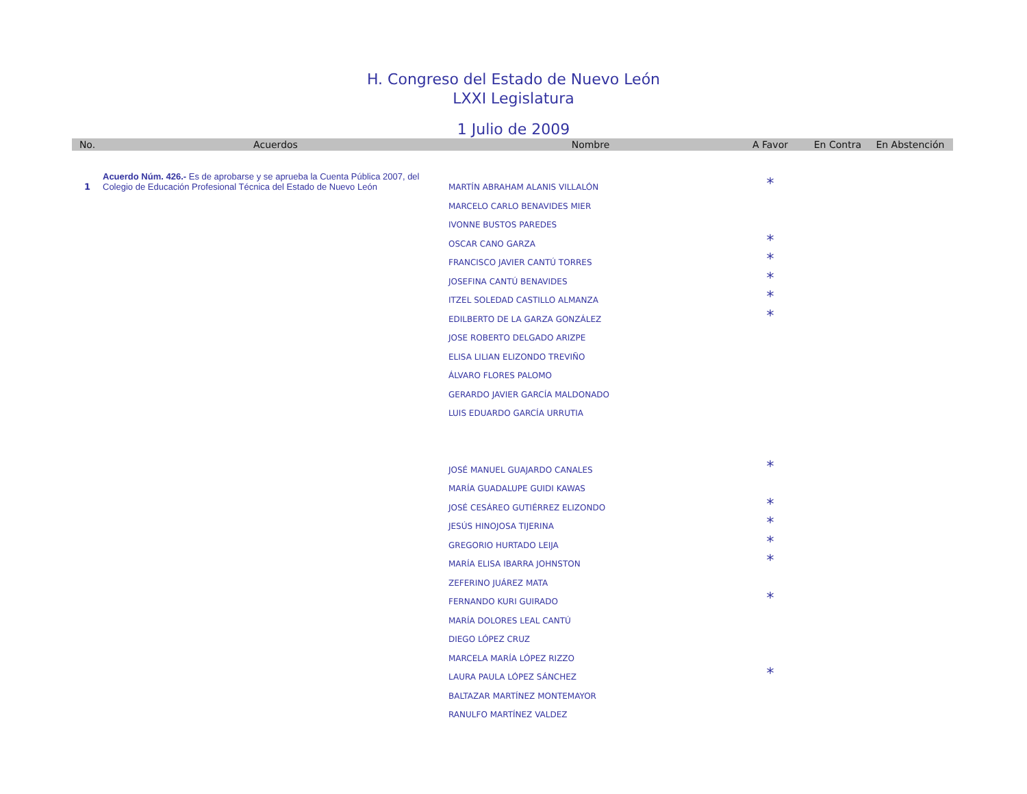H. Congreso del Estado de Nuevo León
LXXI Legislatura
1 Julio de 2009
| No. | Acuerdos | Nombre | A Favor | En Contra | En Abstención |
| --- | --- | --- | --- | --- | --- |
| 1 | Acuerdo Núm. 426.- Es de aprobarse y se aprueba la Cuenta Pública 2007, del Colegio de Educación Profesional Técnica del Estado de Nuevo León | MARTÍN ABRAHAM ALANIS VILLALÓN | * | | |
| | | MARCELO CARLO BENAVIDES MIER | | | |
| | | IVONNE BUSTOS PAREDES | | | |
| | | OSCAR CANO GARZA | * | | |
| | | FRANCISCO JAVIER CANTÚ TORRES | * | | |
| | | JOSEFINA CANTÚ BENAVIDES | * | | |
| | | ITZEL SOLEDAD CASTILLO ALMANZA | * | | |
| | | EDILBERTO DE LA GARZA GONZÁLEZ | * | | |
| | | JOSE ROBERTO DELGADO ARIZPE | | | |
| | | ELISA LILIAN ELIZONDO TREVIÑO | | | |
| | | ÁLVARO FLORES PALOMO | | | |
| | | GERARDO JAVIER GARCÍA MALDONADO | | | |
| | | LUIS EDUARDO GARCÍA URRUTIA | | | |
| | | JOSÉ MANUEL GUAJARDO CANALES | * | | |
| | | MARÍA GUADALUPE GUIDI KAWAS | | | |
| | | JOSÉ CESÁREO GUTIÉRREZ ELIZONDO | * | | |
| | | JESÚS HINOJOSA TIJERINA | * | | |
| | | GREGORIO HURTADO LEIJA | * | | |
| | | MARÍA ELISA IBARRA JOHNSTON | * | | |
| | | ZEFERINO JUÁREZ MATA | | | |
| | | FERNANDO KURI GUIRADO | * | | |
| | | MARÍA DOLORES LEAL CANTÚ | | | |
| | | DIEGO LÓPEZ CRUZ | | | |
| | | MARCELA MARÍA LÓPEZ RIZZO | | | |
| | | LAURA PAULA LÓPEZ SÁNCHEZ | * | | |
| | | BALTAZAR MARTÍNEZ MONTEMAYOR | | | |
| | | RANULFO MARTÍNEZ VALDEZ | | | |